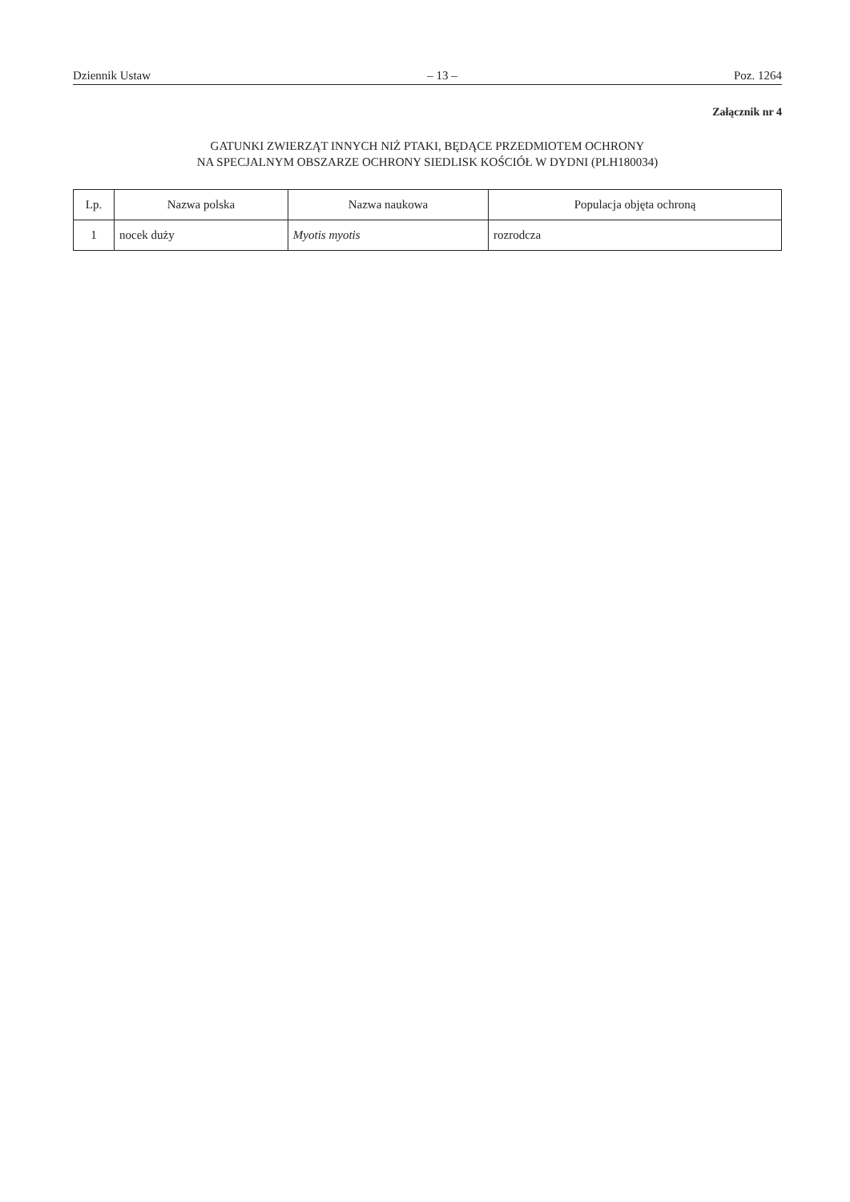Dziennik Ustaw – 13 – Poz. 1264
Załącznik nr 4
GATUNKI ZWIERZĄT INNYCH NIŻ PTAKI, BĘDĄCE PRZEDMIOTEM OCHRONY
NA SPECJALNYM OBSZARZE OCHRONY SIEDLISK KOŚCIÓŁ W DYDNI (PLH180034)
| Lp. | Nazwa polska | Nazwa naukowa | Populacja objęta ochroną |
| --- | --- | --- | --- |
| 1 | nocek duży | Myotis myotis | rozrodcza |